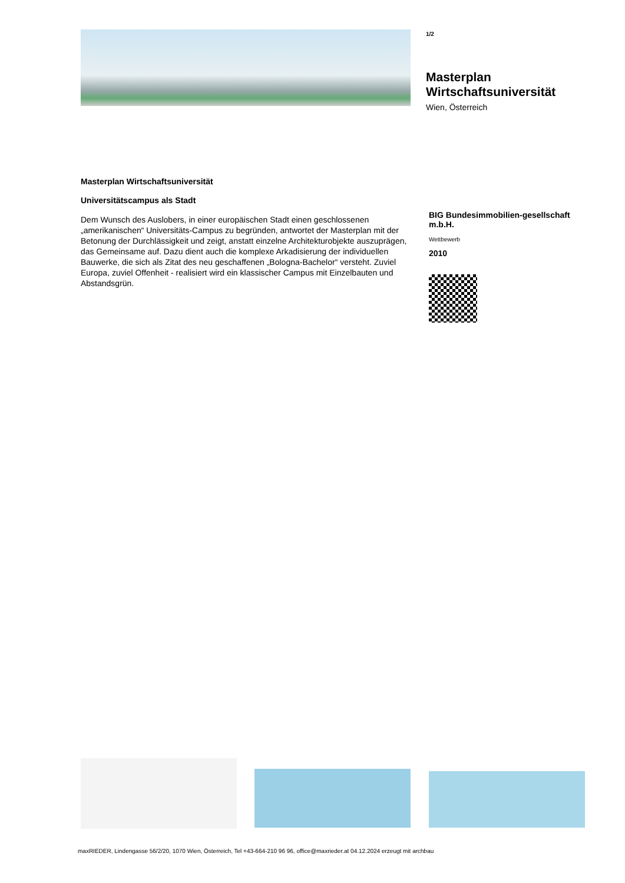1/2
Masterplan Wirtschaftsuniversität
Wien, Österreich
Masterplan Wirtschaftsuniversität
Universitätscampus als Stadt
Dem Wunsch des Auslobers, in einer europäischen Stadt einen geschlossenen „amerikanischen“ Universitäts-Campus zu begründen, antwortet der Masterplan mit der Betonung der Durchlässigkeit und zeigt, anstatt einzelne Architekturobjekte auszuprägen, das Gemeinsame auf. Dazu dient auch die komplexe Arkadisierung der individuellen Bauwerke, die sich als Zitat des neu geschaffenen „Bologna-Bachelor“ versteht. Zuviel Europa, zuviel Offenheit - realisiert wird ein klassischer Campus mit Einzelbauten und Abstandsgrün.
BIG Bundesimmobilien-gesellschaft m.b.H.
Wettbewerb
2010
maxRIEDER, Lindengasse 56/2/20, 1070 Wien, Österreich, Tel +43-664-210 96 96, office@maxrieder.at 04.12.2024 erzeugt mit archbau